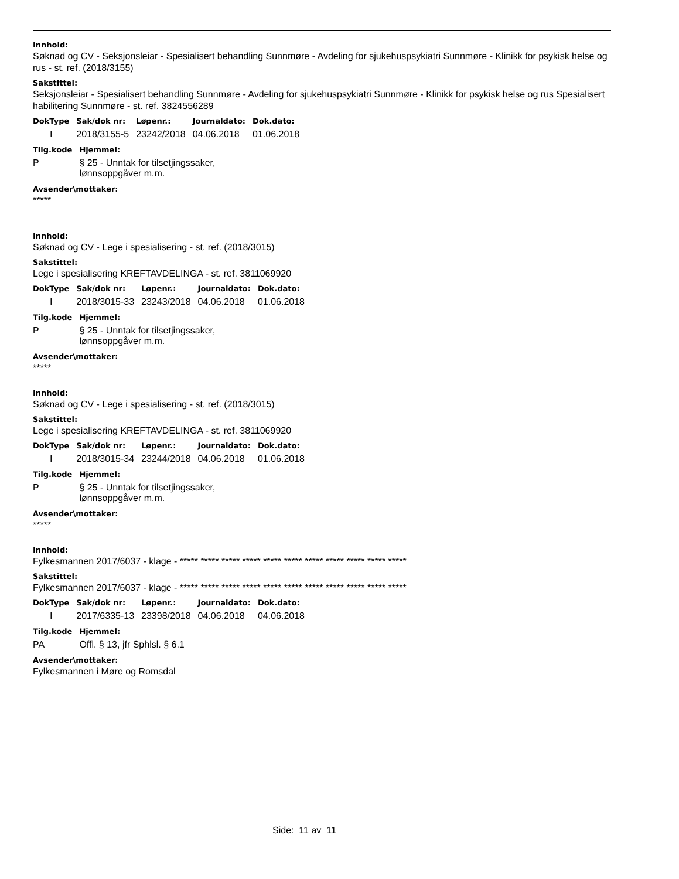Innhold:
Søknad og CV - Seksjonsleiar - Spesialisert behandling Sunnmøre - Avdeling for sjukehuspsykiatri Sunnmøre - Klinikk for psykisk helse og rus - st. ref. (2018/3155)
Sakstittel:
Seksjonsleiar - Spesialisert behandling Sunnmøre - Avdeling for sjukehuspsykiatri Sunnmøre - Klinikk for psykisk helse og rus Spesialisert habilitering Sunnmøre - st. ref. 3824556289
| DokType | Sak/dok nr: | Løpenr.: | Journaldato: | Dok.dato: |
| --- | --- | --- | --- | --- |
| I | 2018/3155-5 | 23242/2018 | 04.06.2018 | 01.06.2018 |
| Tilg.kode | Hjemmel: |
| --- | --- |
| P | § 25 - Unntak for tilsetjingssaker, lønnsoppgåver m.m. |
Avsender\mottaker:
*****
Innhold:
Søknad og CV - Lege i spesialisering - st. ref. (2018/3015)
Sakstittel:
Lege i spesialisering KREFTAVDELINGA - st. ref. 3811069920
| DokType | Sak/dok nr: | Løpenr.: | Journaldato: | Dok.dato: |
| --- | --- | --- | --- | --- |
| I | 2018/3015-33 | 23243/2018 | 04.06.2018 | 01.06.2018 |
| Tilg.kode | Hjemmel: |
| --- | --- |
| P | § 25 - Unntak for tilsetjingssaker, lønnsoppgåver m.m. |
Avsender\mottaker:
*****
Innhold:
Søknad og CV - Lege i spesialisering - st. ref. (2018/3015)
Sakstittel:
Lege i spesialisering KREFTAVDELINGA - st. ref. 3811069920
| DokType | Sak/dok nr: | Løpenr.: | Journaldato: | Dok.dato: |
| --- | --- | --- | --- | --- |
| I | 2018/3015-34 | 23244/2018 | 04.06.2018 | 01.06.2018 |
| Tilg.kode | Hjemmel: |
| --- | --- |
| P | § 25 - Unntak for tilsetjingssaker, lønnsoppgåver m.m. |
Avsender\mottaker:
*****
Innhold:
Fylkesmannen 2017/6037 - klage - ***** ***** ***** ***** ***** ***** ***** ***** ***** ***** *****
Sakstittel:
Fylkesmannen 2017/6037 - klage - ***** ***** ***** ***** ***** ***** ***** ***** ***** ***** *****
| DokType | Sak/dok nr: | Løpenr.: | Journaldato: | Dok.dato: |
| --- | --- | --- | --- | --- |
| I | 2017/6335-13 | 23398/2018 | 04.06.2018 | 04.06.2018 |
| Tilg.kode | Hjemmel: |
| --- | --- |
| PA | Offl. § 13, jfr Sphlsl. § 6.1 |
Avsender\mottaker:
Fylkesmannen i Møre og Romsdal
Side: 11 av 11